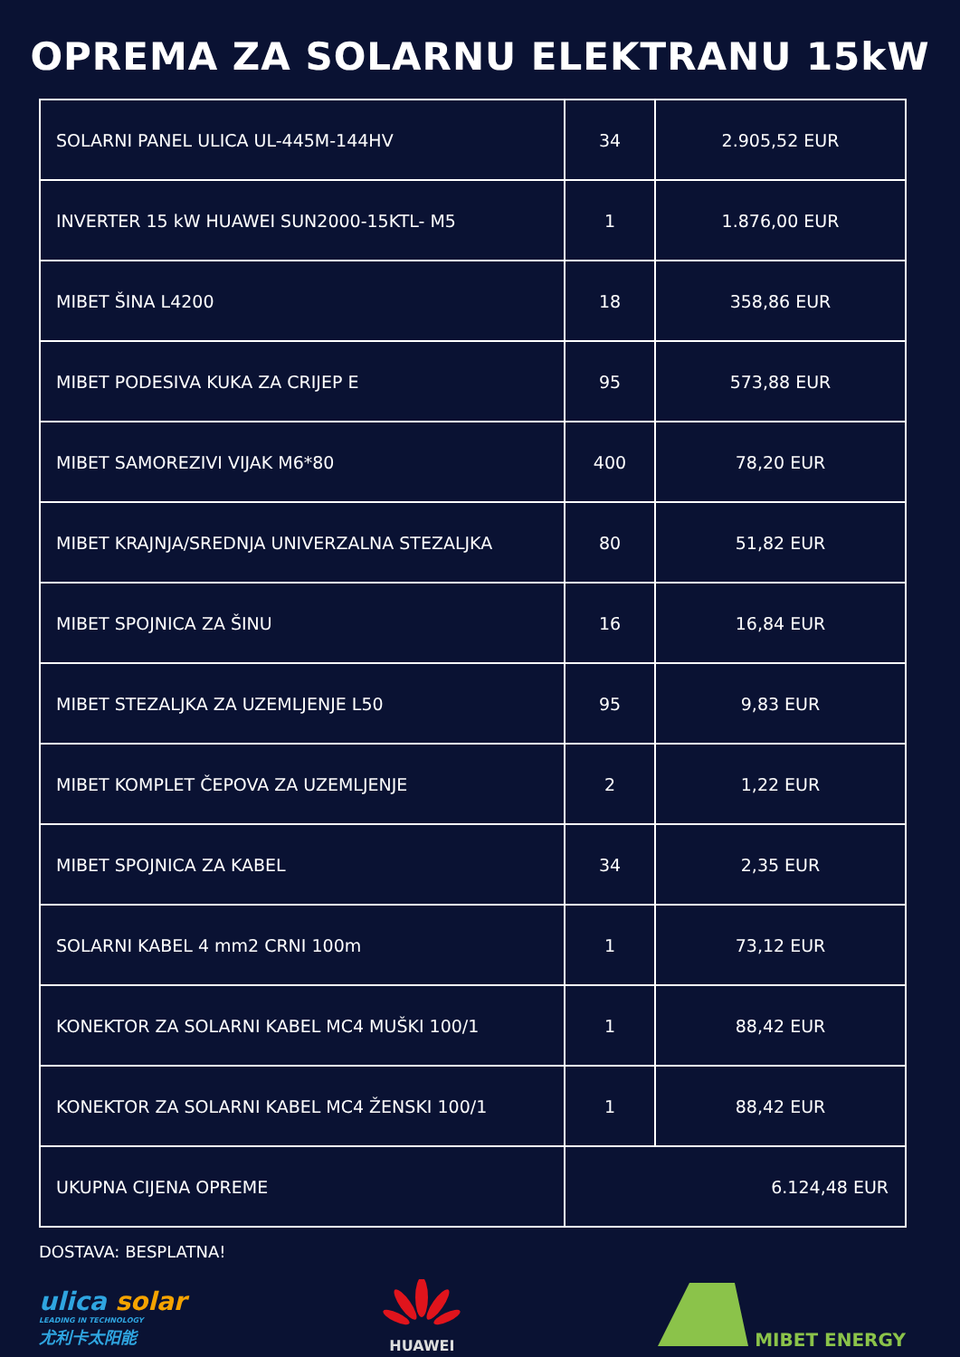OPREMA ZA SOLARNU ELEKTRANU 15kW
| SOLARNI PANEL ULICA UL-445M-144HV | 34 | 2.905,52 EUR |
| INVERTER 15 kW HUAWEI SUN2000-15KTL- M5 | 1 | 1.876,00 EUR |
| MIBET ŠINA L4200 | 18 | 358,86 EUR |
| MIBET PODESIVA KUKA ZA CRIJEP E | 95 | 573,88 EUR |
| MIBET SAMOREZIVI VIJAK M6*80 | 400 | 78,20 EUR |
| MIBET KRAJNJA/SREDNJA UNIVERZALNA STEZALJKA | 80 | 51,82 EUR |
| MIBET SPOJNICA ZA ŠINU | 16 | 16,84 EUR |
| MIBET STEZALJKA ZA UZEMLJENJE L50 | 95 | 9,83 EUR |
| MIBET KOMPLET ČEPOVA ZA UZEMLJENJE | 2 | 1,22 EUR |
| MIBET SPOJNICA ZA KABEL | 34 | 2,35 EUR |
| SOLARNI KABEL 4 mm2 CRNI 100m | 1 | 73,12 EUR |
| KONEKTOR ZA SOLARNI KABEL MC4 MUŠKI 100/1 | 1 | 88,42 EUR |
| KONEKTOR ZA SOLARNI KABEL MC4 ŽENSKI 100/1 | 1 | 88,42 EUR |
| UKUPNA CIJENA OPREME | 6.124,48 EUR | |
DOSTAVA: BESPLATNA!
ulica solar
LEADING IN TECHNOLOGY
尤利卡太阳能
HUAWEI
MIBET ENERGY